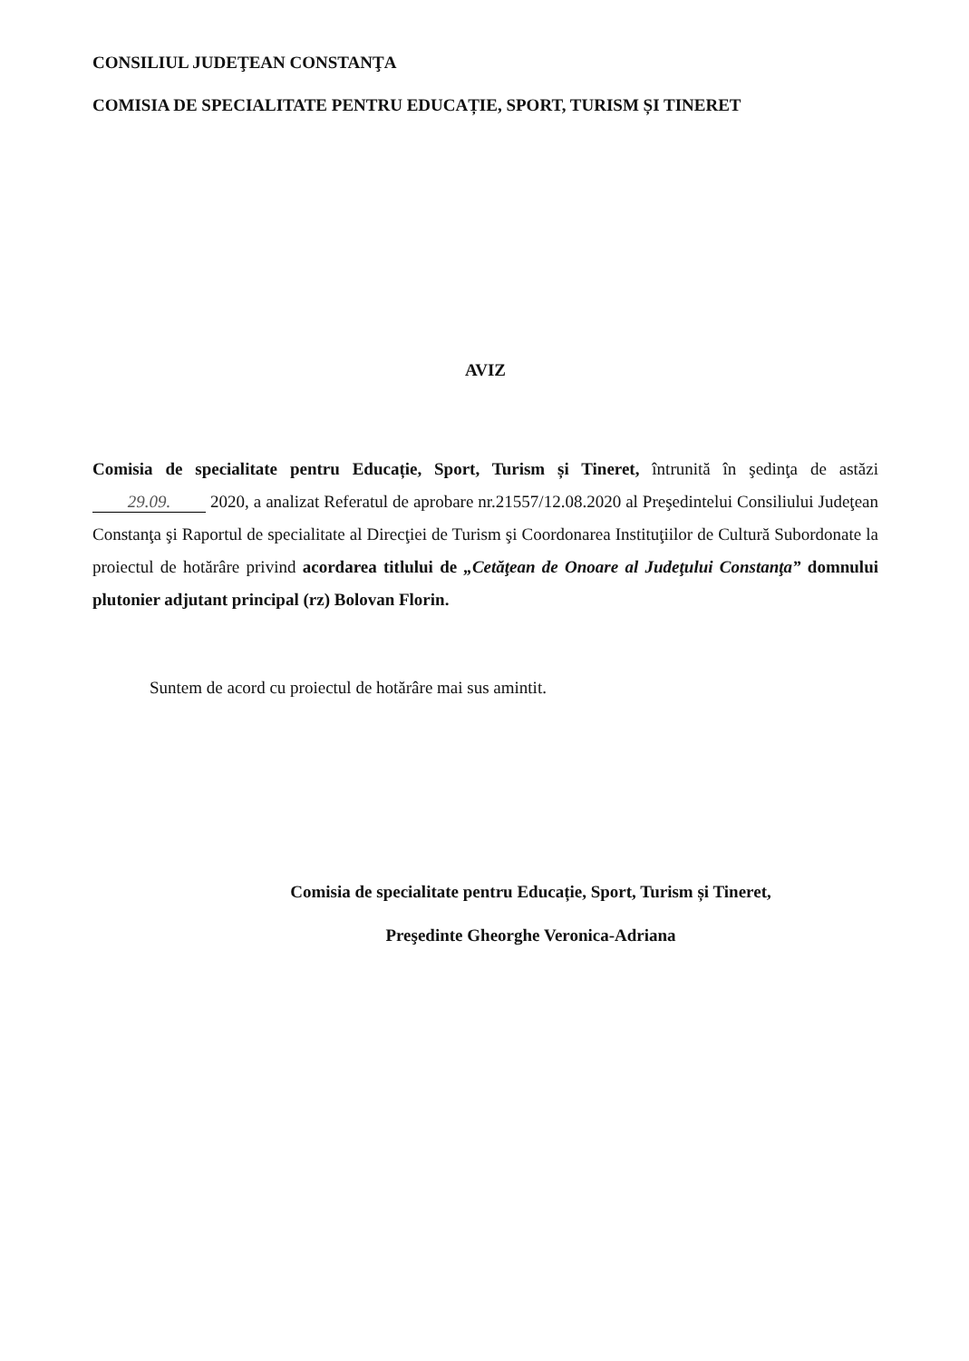CONSILIUL JUDEŢEAN CONSTANŢA
COMISIA DE SPECIALITATE PENTRU EDUCAȚIE, SPORT, TURISM ȘI TINERET
AVIZ
Comisia de specialitate pentru Educație, Sport, Turism și Tineret, întrunită în şedinţa de astăzi 29.09. 2020, a analizat Referatul de aprobare nr.21557/12.08.2020 al Preşedintelui Consiliului Judeţean Constanţa şi Raportul de specialitate al Direcţiei de Turism şi Coordonarea Instituţiilor de Cultură Subordonate la proiectul de hotărâre privind acordarea titlului de „Cetăţean de Onoare al Judeţului Constanţa” domnului plutonier adjutant principal (rz) Bolovan Florin.
Suntem de acord cu proiectul de hotărâre mai sus amintit.
Comisia de specialitate pentru Educație, Sport, Turism și Tineret,
Preşedinte Gheorghe Veronica-Adriana